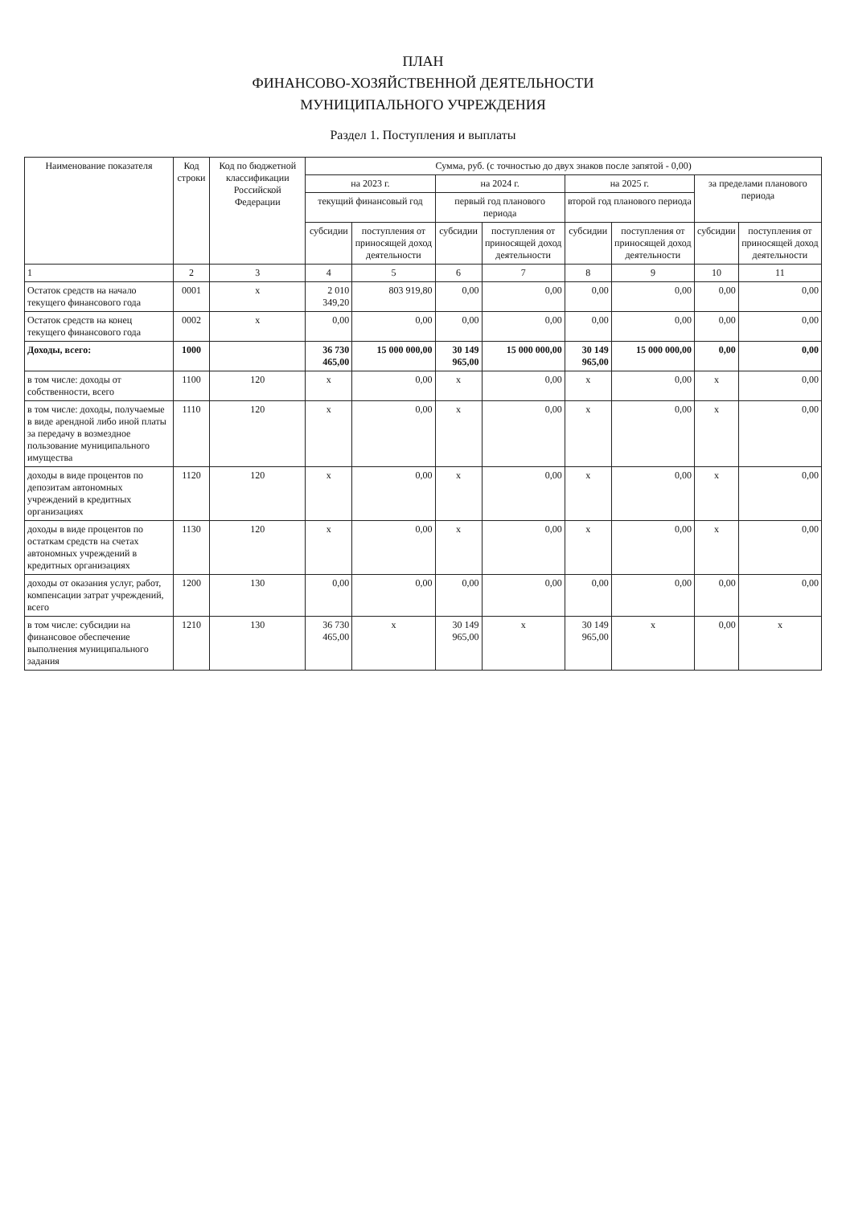ПЛАН
ФИНАНСОВО-ХОЗЯЙСТВЕННОЙ ДЕЯТЕЛЬНОСТИ
МУНИЦИПАЛЬНОГО УЧРЕЖДЕНИЯ
Раздел 1. Поступления и выплаты
| Наименование показателя | Код строки | Код по бюджетной классификации Российской Федерации | Сумма, руб. (с точностью до двух знаков после запятой - 0,00) | | | | | | | |
| --- | --- | --- | --- | --- | --- | --- | --- | --- | --- | --- |
| | | | на 2023 г. | | на 2024 г. | | на 2025 г. | | за пределами планового периода | |
| | | | текущий финансовый год | | первый год планового периода | | второй год планового периода | | | |
| | | | субсидии | поступления от приносящей доход деятельности | субсидии | поступления от приносящей доход деятельности | субсидии | поступления от приносящей доход деятельности | субсидии | поступления от приносящей доход деятельности |
| 1 | 2 | 3 | 4 | 5 | 6 | 7 | 8 | 9 | 10 | 11 |
| Остаток средств на начало текущего финансового года | 0001 | x | 2 010 349,20 | 803 919,80 | 0,00 | 0,00 | 0,00 | 0,00 | 0,00 | 0,00 |
| Остаток средств на конец текущего финансового года | 0002 | x | 0,00 | 0,00 | 0,00 | 0,00 | 0,00 | 0,00 | 0,00 | 0,00 |
| Доходы, всего: | 1000 | | 36 730 465,00 | 15 000 000,00 | 30 149 965,00 | 15 000 000,00 | 30 149 965,00 | 15 000 000,00 | 0,00 | 0,00 |
| в том числе: доходы от собственности, всего | 1100 | 120 | x | 0,00 | x | 0,00 | x | 0,00 | x | 0,00 |
| в том числе: доходы, получаемые в виде арендной либо иной платы за передачу в возмездное пользование муниципального имущества | 1110 | 120 | x | 0,00 | x | 0,00 | x | 0,00 | x | 0,00 |
| доходы в виде процентов по депозитам автономных учреждений в кредитных организациях | 1120 | 120 | x | 0,00 | x | 0,00 | x | 0,00 | x | 0,00 |
| доходы в виде процентов по остаткам средств на счетах автономных учреждений в кредитных организациях | 1130 | 120 | x | 0,00 | x | 0,00 | x | 0,00 | x | 0,00 |
| доходы от оказания услуг, работ, компенсации затрат учреждений, всего | 1200 | 130 | 0,00 | 0,00 | 0,00 | 0,00 | 0,00 | 0,00 | 0,00 | 0,00 |
| в том числе: субсидии на финансовое обеспечение выполнения муниципального задания | 1210 | 130 | 36 730 465,00 | x | 30 149 965,00 | x | 30 149 965,00 | x | 0,00 | x |